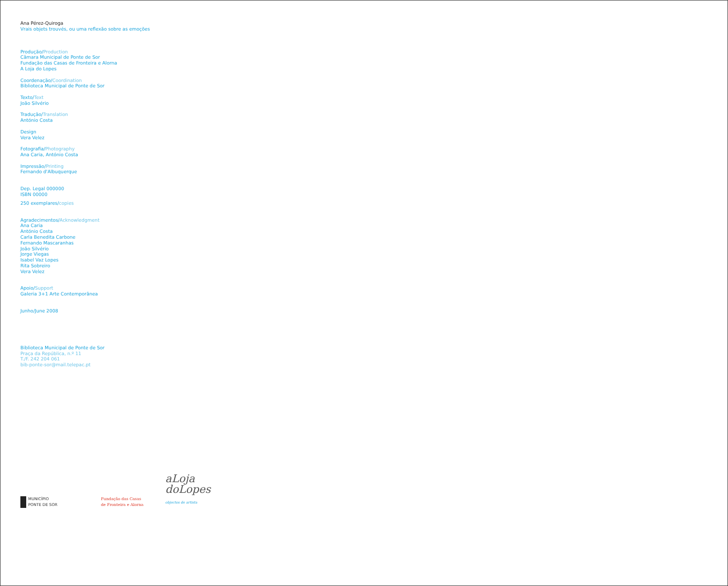Ana Pérez-Quiroga
Vrais objets trouvés, ou uma reflexão sobre as emoções
Produção/Production
Câmara Municipal de Ponte de Sor
Fundação das Casas de Fronteira e Alorna
A Loja do Lopes
Coordenação/Coordination
Biblioteca Municipal de Ponte de Sor
Texto/Text
João Silvério
Tradução/Translation
António Costa
Design
Vera Velez
Fotografia/Photography
Ana Caria, António Costa
Impressão/Printing
Fernando d'Albuquerque
Dep. Legal 000000
ISBN 00000
250 exemplares/copies
Agradecimentos/Acknowledgment
Ana Caria
António Costa
Carla Benedita Carbone
Fernando Mascaranhas
João Silvério
Jorge Viegas
Isabel Vaz Lopes
Rita Sobreiro
Vera Velez
Apoio/Support
Galeria 3+1 Arte Contemporânea
Junho/June 2008
Biblioteca Municipal de Ponte de Sor
Praça da República, n.º 11
T./F. 242 204 061
bib-ponte-sor@mail.telepac.pt
MUNICÍPIO
PONTE DE SOR
Fundação das Casas
de Fronteira e Alorna
aLoja
doLopes
objectos de artista